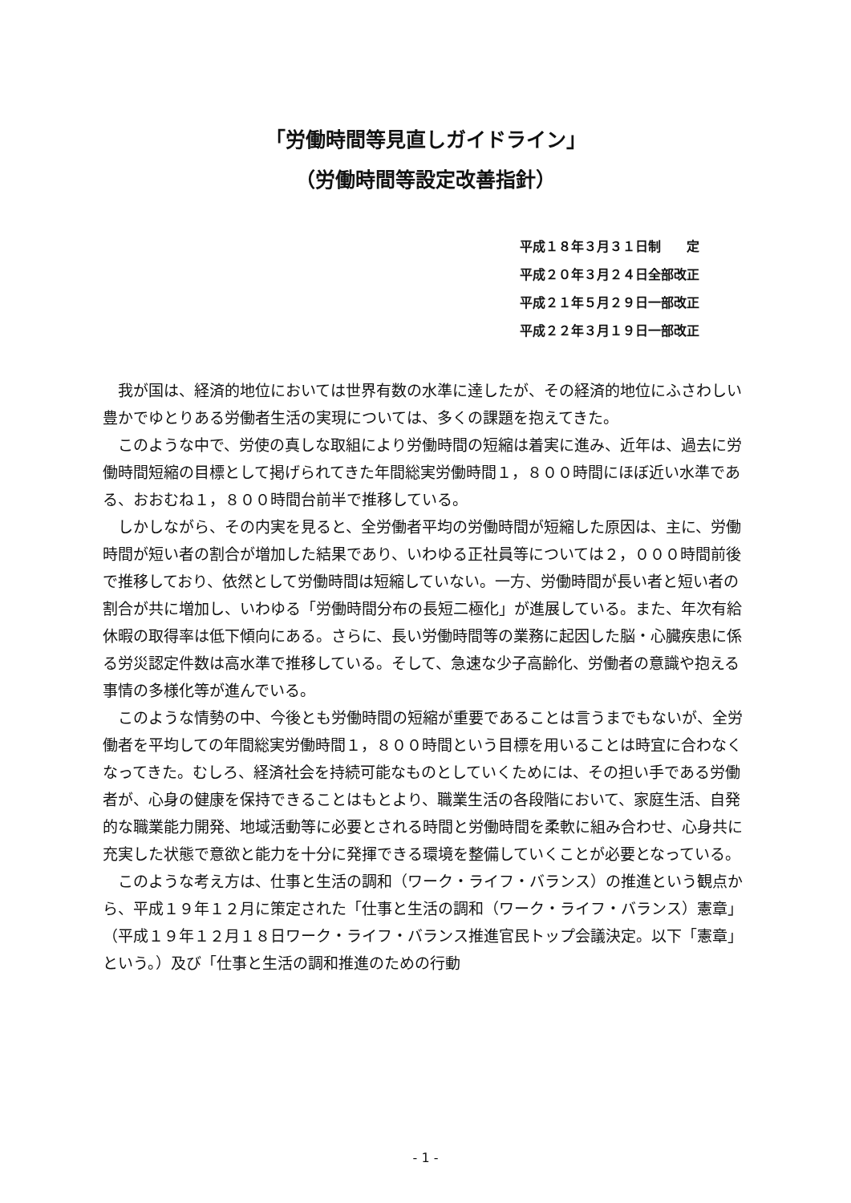「労働時間等見直しガイドライン」
（労働時間等設定改善指針）
平成１８年３月３１日制　　定
平成２０年３月２４日全部改正
平成２１年５月２９日一部改正
平成２２年３月１９日一部改正
我が国は、経済的地位においては世界有数の水準に達したが、その経済的地位にふさわしい豊かでゆとりある労働者生活の実現については、多くの課題を抱えてきた。
このような中で、労使の真しな取組により労働時間の短縮は着実に進み、近年は、過去に労働時間短縮の目標として掲げられてきた年間総実労働時間１，８００時間にほぼ近い水準である、おおむね１，８００時間台前半で推移している。
しかしながら、その内実を見ると、全労働者平均の労働時間が短縮した原因は、主に、労働時間が短い者の割合が増加した結果であり、いわゆる正社員等については２，０００時間前後で推移しており、依然として労働時間は短縮していない。一方、労働時間が長い者と短い者の割合が共に増加し、いわゆる「労働時間分布の長短二極化」が進展している。また、年次有給休暇の取得率は低下傾向にある。さらに、長い労働時間等の業務に起因した脳・心臓疾患に係る労災認定件数は高水準で推移している。そして、急速な少子高齢化、労働者の意識や抱える事情の多様化等が進んでいる。
このような情勢の中、今後とも労働時間の短縮が重要であることは言うまでもないが、全労働者を平均しての年間総実労働時間１，８００時間という目標を用いることは時宜に合わなくなってきた。むしろ、経済社会を持続可能なものとしていくためには、その担い手である労働者が、心身の健康を保持できることはもとより、職業生活の各段階において、家庭生活、自発的な職業能力開発、地域活動等に必要とされる時間と労働時間を柔軟に組み合わせ、心身共に充実した状態で意欲と能力を十分に発揮できる環境を整備していくことが必要となっている。
このような考え方は、仕事と生活の調和（ワーク・ライフ・バランス）の推進という観点から、平成１９年１２月に策定された「仕事と生活の調和（ワーク・ライフ・バランス）憲章」（平成１９年１２月１８日ワーク・ライフ・バランス推進官民トップ会議決定。以下「憲章」という。）及び「仕事と生活の調和推進のための行動
- 1 -